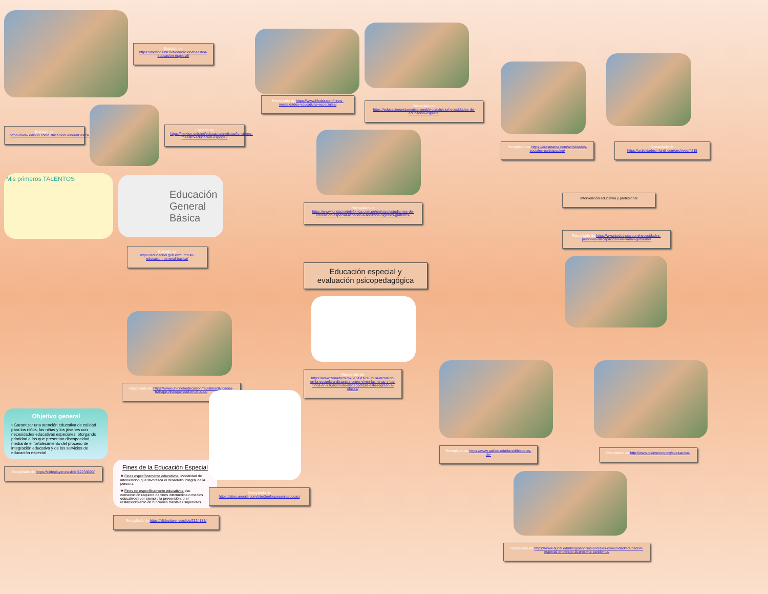Estriado de https://mexico.unir.net/educacion/maestria-educacion-especial/
Estriado de https://www.edinun.com/EducacionGeneralBasica.html
Estriado de https://mexico.unir.net/educacion/noticias/funciones-maestro-educacion-especial/
Mis primeros TALENTOS
Educación General Básica
Estriado de https://educacion.gob.ec/curriculo-educacion-general-basica/
Recopilado de https://www.unir.net/educacion/revista/actividades-trabajar-discapacidad-en-el-aula/
Objetivo general
• Garantizar una atención educativa de calidad para los niños, las niñas y los jóvenes con necesidades educativas especiales, otorgando prioridad a los que presentan discapacidad, mediante el fortalecimiento del proceso de integración educativa y de los servicios de educación especial.
Recopilado de https://slideplayer.es/slide/12733696/
Fines de la Educación Especial
❖ Fines específicamente educativos: Modalidad de intervención que favorezca el desarrollo integral de la persona.
❖ Fines no específicamente educativos: (su consecución requiere de fines intermedios o medios educativos) por ejemplo la prevención, o el restablecimiento de funciones mentales superiores.
Recopilado de https://slideplayer.es/slide/2324185/
Recopilado de https://www.lifeder.com/ninos-necesidades-educativas-especiales/
Recopilado de https://educacionpedagogica.weebly.com/inicio/necesidades-de-educacion-especial
Recopilado de https://www.fundaciontelefonica.com.pe/noticias/estudiantes-de-educacion-especial-acceden-a-recursos-digitales-gratuitos-
Educación especial y evaluación psicopedagógica
Recopilado de https://www.zonadocs.mx/2020/09/10/nula-inclusion-en-la-escuela-a-distancia-como-viven-las-ninas-y-los-ninos-en-situacion-de-discapacidad-este-regreso-a-clases/
Recopilado de https://sites.google.com/site/3enfoquesenlaeducaci
Recopilado de https://eresmama.com/actividades-sociales-participacion/
Recopilado de https://actividadesinfantil.com/archives/4215
Intervención educativa y profesional
Recopilado de https://www.tododisca.com/necesidades-personas-discapacidad-no-varian-gobierno/
Recopilado de https://www.galileo.edu/faced/historias-de-
Recopilado de http://www.nildmexico.org/evaluacion-
Recopilado de https://www.aucal.edu/blog/servicios-sociales-comunidad/educacion-especial-en-riesgo-la-proxima-pandemia/